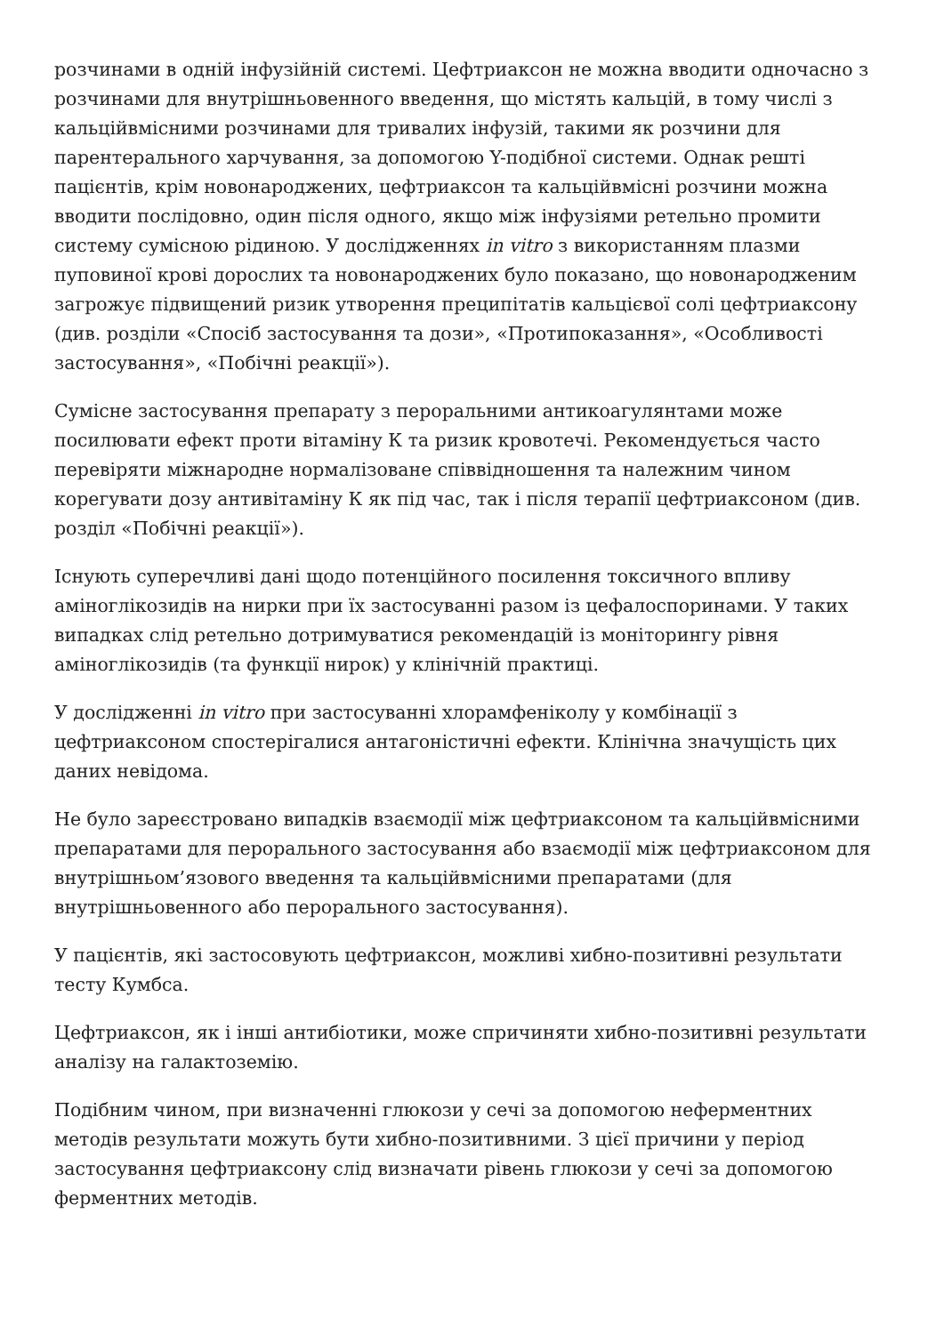розчинами в одній інфузійній системі. Цефтриаксон не можна вводити одночасно з розчинами для внутрішньовенного введення, що містять кальцій, в тому числі з кальційвмісними розчинами для тривалих інфузій, такими як розчини для парентерального харчування, за допомогою Y-подібної системи. Однак решті пацієнтів, крім новонароджених, цефтриаксон та кальційвмісні розчини можна вводити послідовно, один після одного, якщо між інфузіями ретельно промити систему сумісною рідиною. У дослідженнях in vitro з використанням плазми пуповиної крові дорослих та новонароджених було показано, що новонародженим загрожує підвищений ризик утворення преципітатів кальцієвої солі цефтриаксону (див. розділи «Спосіб застосування та дози», «Протипоказання», «Особливості застосування», «Побічні реакції»).
Сумісне застосування препарату з пероральними антикоагулянтами може посилювати ефект проти вітаміну К та ризик кровотечі. Рекомендується часто перевіряти міжнародне нормалізоване співвідношення та належним чином корегувати дозу антивітаміну К як під час, так і після терапії цефтриаксоном (див. розділ «Побічні реакції»).
Існують суперечливі дані щодо потенційного посилення токсичного впливу аміноглікозидів на нирки при їх застосуванні разом із цефалоспоринами. У таких випадках слід ретельно дотримуватися рекомендацій із моніторингу рівня аміноглікозидів (та функції нирок) у клінічній практиці.
У дослідженні in vitro при застосуванні хлорамфеніколу у комбінації з цефтриаксоном спостерігалися антагоністичні ефекти. Клінічна значущість цих даних невідома.
Не було зареєстровано випадків взаємодії між цефтриаксоном та кальційвмісними препаратами для перорального застосування або взаємодії між цефтриаксоном для внутрішньом’язового введення та кальційвмісними препаратами (для внутрішньовенного або перорального застосування).
У пацієнтів, які застосовують цефтриаксон, можливі хибно-позитивні результати тесту Кумбса.
Цефтриаксон, як і інші антибіотики, може спричиняти хибно-позитивні результати аналізу на галактоземію.
Подібним чином, при визначенні глюкози у сечі за допомогою неферментних методів результати можуть бути хибно-позитивними. З цієї причини у період застосування цефтриаксону слід визначати рівень глюкози у сечі за допомогою ферментних методів.